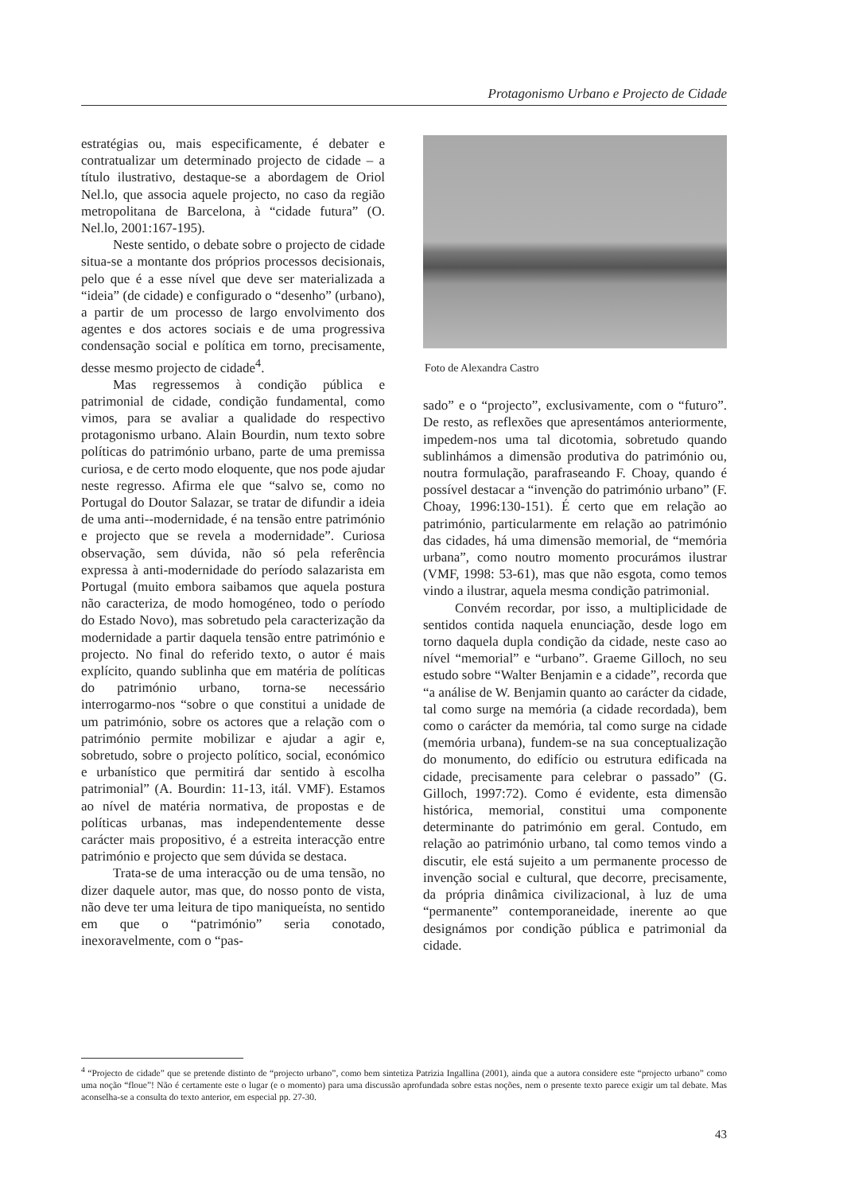Protagonismo Urbano e Projecto de Cidade
estratégias ou, mais especificamente, é debater e contratualizar um determinado projecto de cidade – a título ilustrativo, destaque-se a abordagem de Oriol Nel.lo, que associa aquele projecto, no caso da região metropolitana de Barcelona, à “cidade futura” (O. Nel.lo, 2001:167-195).
Neste sentido, o debate sobre o projecto de cidade situa-se a montante dos próprios processos decisionais, pelo que é a esse nível que deve ser materializada a “ideia” (de cidade) e configurado o “desenho” (urbano), a partir de um processo de largo envolvimento dos agentes e dos actores sociais e de uma progressiva condensação social e política em torno, precisamente, desse mesmo projecto de cidade<sup>4</sup>.
Mas regressemos à condição pública e patrimonial de cidade, condição fundamental, como vimos, para se avaliar a qualidade do respectivo protagonismo urbano. Alain Bourdin, num texto sobre políticas do património urbano, parte de uma premissa curiosa, e de certo modo eloquente, que nos pode ajudar neste regresso. Afirma ele que “salvo se, como no Portugal do Doutor Salazar, se tratar de difundir a ideia de uma anti--modernidade, é na tensão entre património e projecto que se revela a modernidade”. Curiosa observação, sem dúvida, não só pela referência expressa à anti-modernidade do período salazarista em Portugal (muito embora saibamos que aquela postura não caracteriza, de modo homogéneo, todo o período do Estado Novo), mas sobretudo pela caracterização da modernidade a partir daquela tensão entre património e projecto. No final do referido texto, o autor é mais explícito, quando sublinha que em matéria de políticas do património urbano, torna-se necessário interrogarmo-nos “sobre o que constitui a unidade de um património, sobre os actores que a relação com o património permite mobilizar e ajudar a agir e, sobretudo, sobre o projecto político, social, económico e urbanístico que permitirá dar sentido à escolha patrimonial” (A. Bourdin: 11-13, itál. VMF). Estamos ao nível de matéria normativa, de propostas e de políticas urbanas, mas independentemente desse carácter mais propositivo, é a estreita interacção entre património e projecto que sem dúvida se destaca.
Trata-se de uma interacção ou de uma tensão, no dizer daquele autor, mas que, do nosso ponto de vista, não deve ter uma leitura de tipo maniqueísta, no sentido em que o “património” seria conotado, inexoravelmente, com o “pas-
Foto de Alexandra Castro
sado” e o “projecto”, exclusivamente, com o “futuro”. De resto, as reflexões que apresentámos anteriormente, impedem-nos uma tal dicotomia, sobretudo quando sublinhámos a dimensão produtiva do património ou, noutra formulação, parafraseando F. Choay, quando é possível destacar a “invenção do património urbano” (F. Choay, 1996:130-151). É certo que em relação ao património, particularmente em relação ao património das cidades, há uma dimensão memorial, de “memória urbana”, como noutro momento procurámos ilustrar (VMF, 1998: 53-61), mas que não esgota, como temos vindo a ilustrar, aquela mesma condição patrimonial.
Convém recordar, por isso, a multiplicidade de sentidos contida naquela enunciação, desde logo em torno daquela dupla condição da cidade, neste caso ao nível “memorial” e “urbano”. Graeme Gilloch, no seu estudo sobre “Walter Benjamin e a cidade”, recorda que “a análise de W. Benjamin quanto ao carácter da cidade, tal como surge na memória (a cidade recordada), bem como o carácter da memória, tal como surge na cidade (memória urbana), fundem-se na sua conceptualização do monumento, do edifício ou estrutura edificada na cidade, precisamente para celebrar o passado” (G. Gilloch, 1997:72). Como é evidente, esta dimensão histórica, memorial, constitui uma componente determinante do património em geral. Contudo, em relação ao património urbano, tal como temos vindo a discutir, ele está sujeito a um permanente processo de invenção social e cultural, que decorre, precisamente, da própria dinâmica civilizacional, à luz de uma “permanente” contemporaneidade, inerente ao que designámos por condição pública e patrimonial da cidade.
<sup>4</sup> “Projecto de cidade” que se pretende distinto de “projecto urbano”, como bem sintetiza Patrizia Ingallina (2001), ainda que a autora considere este “projecto urbano” como uma noção “floue”! Não é certamente este o lugar (e o momento) para uma discussão aprofundada sobre estas noções, nem o presente texto parece exigir um tal debate. Mas aconselha-se a consulta do texto anterior, em especial pp. 27-30.
43